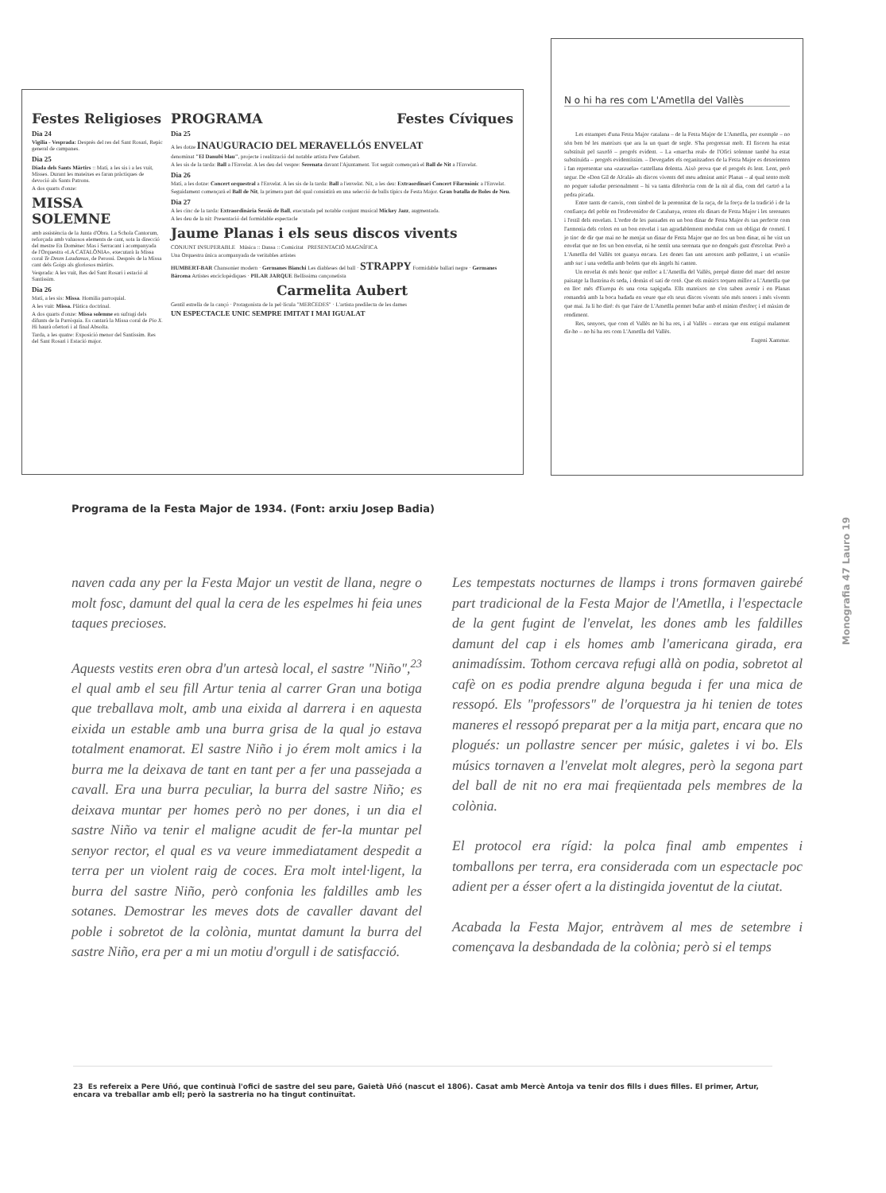Festes Religioses
Dia 24
Vigília - Vesprada: Després del res del Sant Rosari, Repic general de campanes.
Dia 25
Diada dels Sants Màrtirs :: Matí, a les sis i a les vuit, Misses. Durant les mateixes es faran pràctiques de devoció als Sants Patrons.
A dos quarts d'onze:
MISSA SOLEMNE
amb assistència de la Junta d'Obra. La Schola Cantorum, reforçada amb valuosos elements de cant, sota la direcció del mestre En Domènec Mas i Serracant i acompanyada de l'Orquestra «LA CATALÒNIA», executarà la Missa coral Te Deum Laudamus, de Perossi. Després de la Missa cant dels Goigs als gloriosos màrtirs.
Vesprada: A les vuit, Res del Sant Rosari i estació al Santíssim.
Dia 26
Matí, a les sis: Missa. Homilia parroquial.
A les vuit: Missa. Plàtica doctrinal.
A dos quarts d'onze: Missa solemne en sufragi dels difunts de la Parròquia. Es cantarà la Missa coral de Pio X. Hi haurà ofertori i al final Absolta.
Tarda, a les quatre: Exposició menor del Santíssim. Res del Sant Rosari i Estació major.
PROGRAMA Festes Cíviques
Dia 25
A les dotze INAUGURACIO DEL MERAVELLÓS ENVELAT
denominat "El Danubi blau", projecte i realització del notable artista Pere Gelabert.
A les sis de la tarda: Ball a l'Envelat. A les deu del vespre: Serenata davant l'Ajuntament. Tot seguit començarà el Ball de Nit a l'Envelat.
Dia 26
Matí, a les dotze: Concert orquestral a l'Envelat. A les sis de la tarda: Ball a l'envelat. Nit, a les deu: Extraordinari Concert Filarmònic a l'Envelat.
Seguidament començarà el Ball de Nit, la primera part del qual consistirà en una selecció de balls típics de Festa Major. Gran batalla de Boles de Neu.
Dia 27
A les cinc de la tarda: Extraordinària Sessió de Ball, executada pel notable conjunt musical Mickey Jazz, augmentada.
A les deu de la nit: Presentació del formidable espectacle
Jaume Planas i els seus discos vivents
CONJUNT INSUPERABLE Música :: Dansa :: Comicitat PRESENTACIÓ MAGNÍFICA
Una Orquestra única acompanyada de veritables artistes
HUMBERT-BAR Chansonier modern · Germanes Bianchi Les diableses del ball · STRAPPY Formidable ballarí negre · Germanes Bàrcena Artistes enciclopèdiques · PILAR JARQUE Bellíssima cançonetista
Carmelita Aubert
Gentil estrella de la cançó · Protagonista de la pel·lícula "MERCEDES" · L'artista predilecta de les dames
UN ESPECTACLE UNIC SEMPRE IMITAT I MAI IGUALAT
N o hi ha res com L'Ametlla del Vallès
Les estampes d'una Festa Major catalana – de la Festa Major de L'Ametlla, per exemple – no són ben bé les mateixes que ara la un quart de segle. S'ha progressat molt. El fiscorn ha estat substituït pel saxofó – progrés evident. – La «marcha real» de l'Ofici solemne també ha estat substituïda – progrés evidentíssim. – Devegades els organitzadors de la Festa Major es desorienten i fan representar una «zarzuela» castellana dolenta. Això prova que el progrés és lent. Lent, però segur. De «Don Gil de Alcalá» als discos vivents del meu admirat amic Planas – al qual sento molt no poguer saludar personalment – hi va tanta diferència com de la nit al dia, com del cartró a la pedra picada.
Entre tants de canvis, com símbol de la perennitat de la raça, de la força de la tradició i de la confiança del poble en l'esdevenidor de Catalunya, resten els dinars de Festa Major i les serenates i l'estil dels envelats. L'ordre de les passades en un bon dinar de Festa Major és tan perfecte com l'armonia dels colors en un bon envelat i tan agradablement modulat com un obligat de cornetí. I jo tinc de dir que mai no he menjat un dinar de Festa Major que no fos un bon dinar, ni he vist un envelat que no fos un bon envelat, ni he sentit una serenata que no dongués gust d'escoltar. Però a L'Ametlla del Vallès tot guanya encara. Les dones fan uns arrossos amb pollastre, i un «cunii» amb suc i una vedella amb bolets que els àngels hi canten.
Un envelat és més honic que enlloc a L'Ametlla del Vallès, perquè dintre del marc del nostre paisatge la llustrina és seda, i domàs el satí de cotó. Que els músics toquen millor a L'Ametlla que en lloc més d'Europa és una cosa sapiguda. Ells mateixos no s'en saben avenir i en Planas romandrà amb la boca badada en veure que els seus discos vivents són més sonors i més vivents que mai. Ja li ho diré: és que l'aire de L'Ametlla permet bufar amb el mínim d'esforç i el màxim de rendiment.
Res, senyors, que com el Vallès no hi ha res, i al Vallès – encara que ens estigui malament dir-ho – no hi ha res com L'Ametlla del Vallès.
Eugeni Xammar.
Programa de la Festa Major de 1934. (Font: arxiu Josep Badia)
Monografia 47 Lauro 19
naven cada any per la Festa Major un vestit de llana, negre o molt fosc, damunt del qual la cera de les espelmes hi feia unes taques precioses.
Aquests vestits eren obra d'un artesà local, el sastre "Niño",<sup>23</sup> el qual amb el seu fill Artur tenia al carrer Gran una botiga que treballava molt, amb una eixida al darrera i en aquesta eixida un estable amb una burra grisa de la qual jo estava totalment enamorat. El sastre Niño i jo érem molt amics i la burra me la deixava de tant en tant per a fer una passejada a cavall. Era una burra peculiar, la burra del sastre Niño; es deixava muntar per homes però no per dones, i un dia el sastre Niño va tenir el maligne acudit de fer-la muntar pel senyor rector, el qual es va veure immediatament despedit a terra per un violent raig de coces. Era molt intel·ligent, la burra del sastre Niño, però confonia les faldilles amb les sotanes. Demostrar les meves dots de cavaller davant del poble i sobretot de la colònia, muntat damunt la burra del sastre Niño, era per a mi un motiu d'orgull i de satisfacció.
Les tempestats nocturnes de llamps i trons formaven gairebé part tradicional de la Festa Major de l'Ametlla, i l'espectacle de la gent fugint de l'envelat, les dones amb les faldilles damunt del cap i els homes amb l'americana girada, era animadíssim. Tothom cercava refugi allà on podia, sobretot al cafè on es podia prendre alguna beguda i fer una mica de ressopó. Els "professors" de l'orquestra ja hi tenien de totes maneres el ressopó preparat per a la mitja part, encara que no plogués: un pollastre sencer per músic, galetes i vi bo. Els músics tornaven a l'envelat molt alegres, però la segona part del ball de nit no era mai freqüentada pels membres de la colònia.
El protocol era rígid: la polca final amb empentes i tomballons per terra, era considerada com un espectacle poc adient per a ésser ofert a la distingida joventut de la ciutat.
Acabada la Festa Major, entràvem al mes de setembre i començava la desbandada de la colònia; però si el temps
23 Es refereix a Pere Uñó, que continuà l'ofici de sastre del seu pare, Gaietà Uñó (nascut el 1806). Casat amb Mercè Antoja va tenir dos fills i dues filles. El primer, Artur, encara va treballar amb ell; però la sastreria no ha tingut continuïtat.